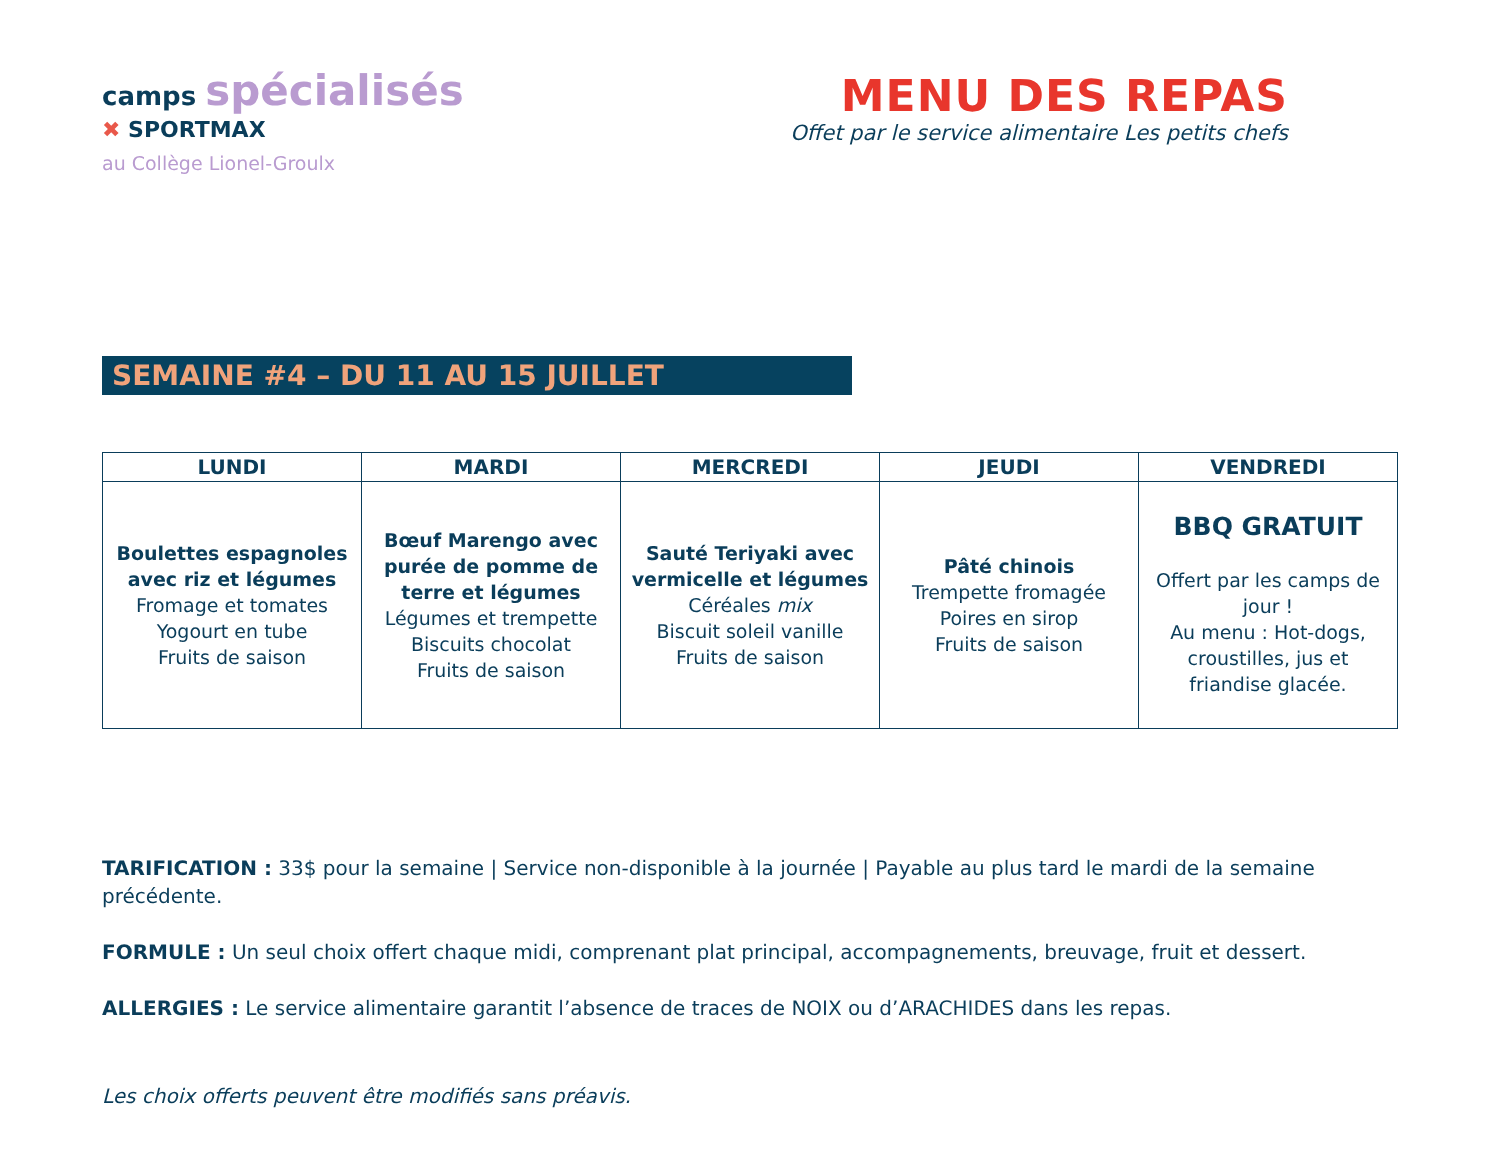camps spécialisés
✖ SPORTMAX
au Collège Lionel-Groulx
MENU DES REPAS
Offet par le service alimentaire Les petits chefs
SEMAINE #4 – DU 11 AU 15 JUILLET
| LUNDI | MARDI | MERCREDI | JEUDI | VENDREDI |
| --- | --- | --- | --- | --- |
| Boulettes espagnoles avec riz et légumes Fromage et tomates Yogourt en tube Fruits de saison | Bœuf Marengo avec purée de pomme de terre et légumes Légumes et trempette Biscuits chocolat Fruits de saison | Sauté Teriyaki avec vermicelle et légumes Céréales mix Biscuit soleil vanille Fruits de saison | Pâté chinois Trempette fromagée Poires en sirop Fruits de saison | BBQ GRATUIT Offert par les camps de jour ! Au menu : Hot-dogs, croustilles, jus et friandise glacée. |
TARIFICATION : 33$ pour la semaine | Service non-disponible à la journée | Payable au plus tard le mardi de la semaine précédente.
FORMULE : Un seul choix offert chaque midi, comprenant plat principal, accompagnements, breuvage, fruit et dessert.
ALLERGIES : Le service alimentaire garantit l’absence de traces de NOIX ou d’ARACHIDES dans les repas.
Les choix offerts peuvent être modifiés sans préavis.